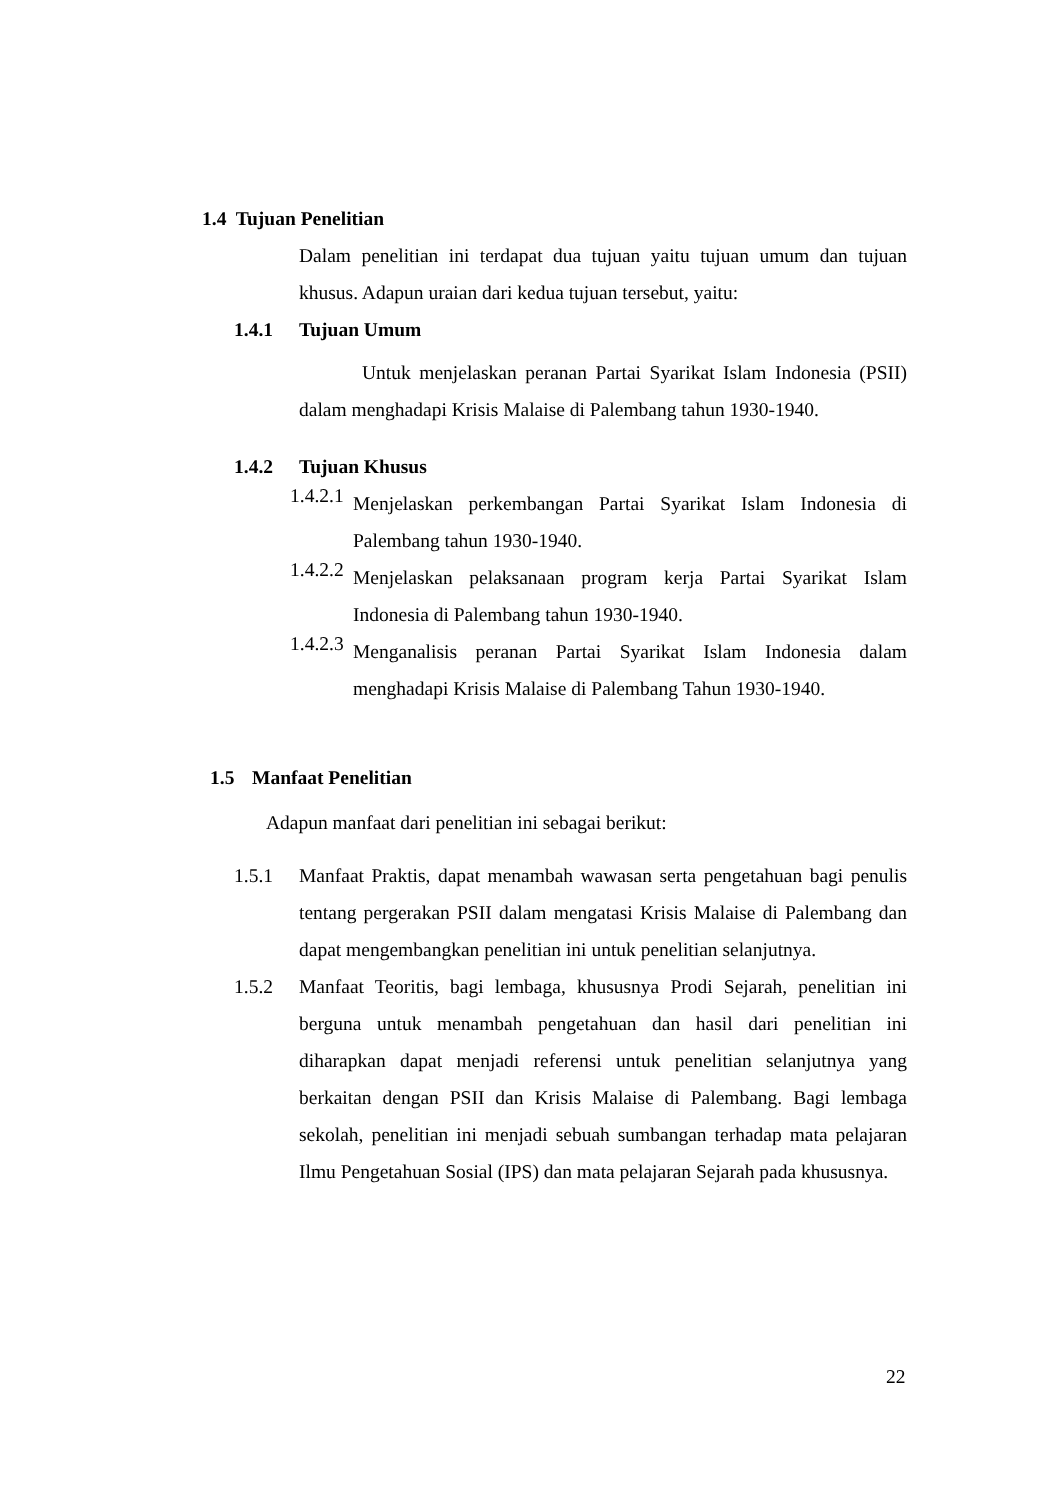1.4 Tujuan Penelitian
Dalam penelitian ini terdapat dua tujuan yaitu tujuan umum dan tujuan khusus. Adapun uraian dari kedua tujuan tersebut, yaitu:
1.4.1 Tujuan Umum
Untuk menjelaskan peranan Partai Syarikat Islam Indonesia (PSII) dalam menghadapi Krisis Malaise di Palembang tahun 1930-1940.
1.4.2 Tujuan Khusus
1.4.2.1
Menjelaskan perkembangan Partai Syarikat Islam Indonesia di Palembang tahun 1930-1940.
1.4.2.2
Menjelaskan pelaksanaan program kerja Partai Syarikat Islam Indonesia di Palembang tahun 1930-1940.
1.4.2.3
Menganalisis peranan Partai Syarikat Islam Indonesia dalam menghadapi Krisis Malaise di Palembang Tahun 1930-1940.
1.5 Manfaat Penelitian
Adapun manfaat dari penelitian ini sebagai berikut:
1.5.1 Manfaat Praktis, dapat menambah wawasan serta pengetahuan bagi penulis tentang pergerakan PSII dalam mengatasi Krisis Malaise di Palembang dan dapat mengembangkan penelitian ini untuk penelitian selanjutnya.
1.5.2 Manfaat Teoritis, bagi lembaga, khususnya Prodi Sejarah, penelitian ini berguna untuk menambah pengetahuan dan hasil dari penelitian ini diharapkan dapat menjadi referensi untuk penelitian selanjutnya yang berkaitan dengan PSII dan Krisis Malaise di Palembang. Bagi lembaga sekolah, penelitian ini menjadi sebuah sumbangan terhadap mata pelajaran Ilmu Pengetahuan Sosial (IPS) dan mata pelajaran Sejarah pada khususnya.
22